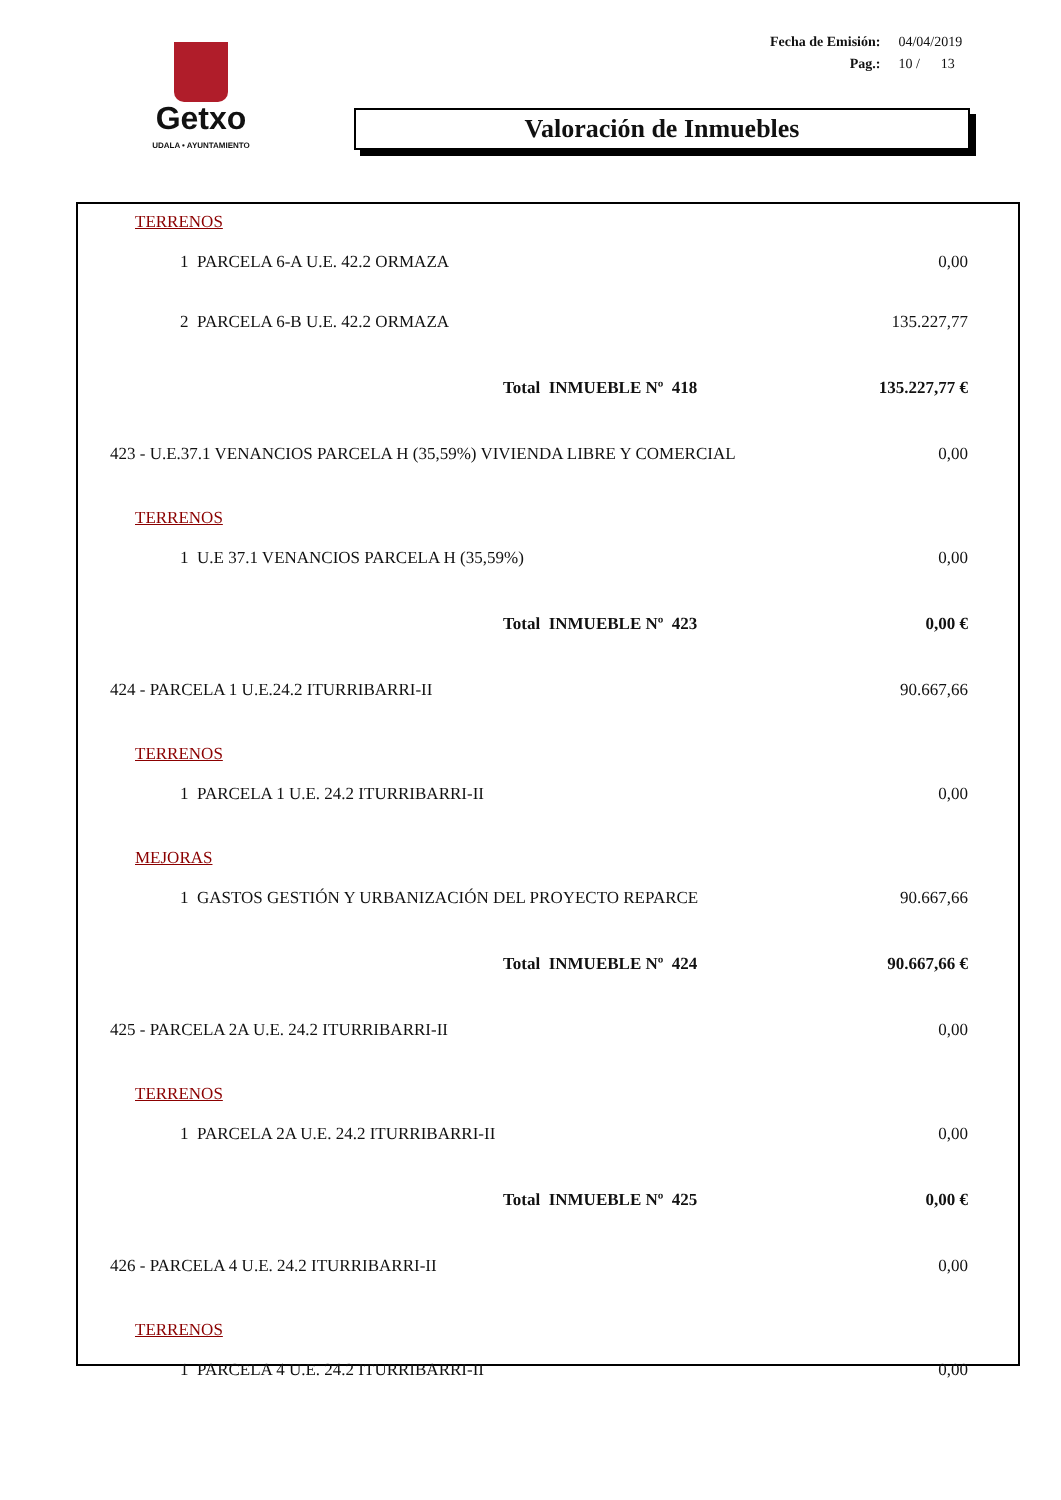Getxo
UDALA • AYUNTAMIENTO
| Fecha de Emisión: | 04/04/2019 |
| Pag.: | 10 / 13 |
Valoración de Inmuebles
| TERRENOS | |
| 1 PARCELA 6-A U.E. 42.2 ORMAZA | 0,00 |
| 2 PARCELA 6-B U.E. 42.2 ORMAZA | 135.227,77 |
| Total INMUEBLE Nº 418 | 135.227,77 € |
| 423 - U.E.37.1 VENANCIOS PARCELA H (35,59%) VIVIENDA LIBRE Y COMERCIAL | 0,00 |
| TERRENOS | |
| 1 U.E 37.1 VENANCIOS PARCELA H (35,59%) | 0,00 |
| Total INMUEBLE Nº 423 | 0,00 € |
| 424 - PARCELA 1 U.E.24.2 ITURRIBARRI-II | 90.667,66 |
| TERRENOS | |
| 1 PARCELA 1 U.E. 24.2 ITURRIBARRI-II | 0,00 |
| MEJORAS | |
| 1 GASTOS GESTIÓN Y URBANIZACIÓN DEL PROYECTO REPARCE | 90.667,66 |
| Total INMUEBLE Nº 424 | 90.667,66 € |
| 425 - PARCELA 2A U.E. 24.2 ITURRIBARRI-II | 0,00 |
| TERRENOS | |
| 1 PARCELA 2A U.E. 24.2 ITURRIBARRI-II | 0,00 |
| Total INMUEBLE Nº 425 | 0,00 € |
| 426 - PARCELA 4 U.E. 24.2 ITURRIBARRI-II | 0,00 |
| TERRENOS | |
| 1 PARCELA 4 U.E. 24.2 ITURRIBARRI-II | 0,00 |